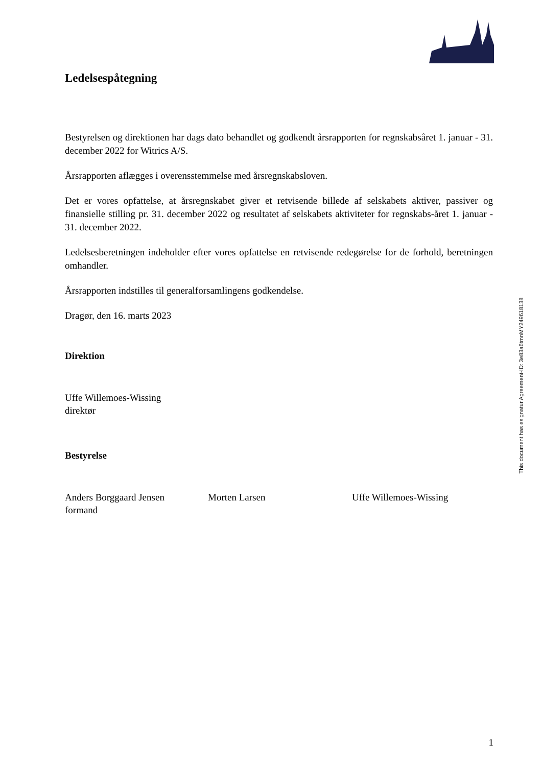Ledelsespåtegning
Bestyrelsen og direktionen har dags dato behandlet og godkendt årsrapporten for regnskabsåret 1. januar - 31. december 2022 for Witrics A/S.
Årsrapporten aflægges i overensstemmelse med årsregnskabsloven.
Det er vores opfattelse, at årsregnskabet giver et retvisende billede af selskabets aktiver, passiver og finansielle stilling pr. 31. december 2022 og resultatet af selskabets aktiviteter for regnskabs-året 1. januar - 31. december 2022.
Ledelsesberetningen indeholder efter vores opfattelse en retvisende redegørelse for de forhold, beretningen omhandler.
Årsrapporten indstilles til generalforsamlingens godkendelse.
Dragør, den 16. marts 2023
Direktion
Uffe Willemoes-Wissing
direktør
Bestyrelse
Anders Borggaard Jensen
formand
Morten Larsen Uffe Willemoes-Wissing
This document has esignatur Agreement-ID: 3e83a6tmnMY249618138
1